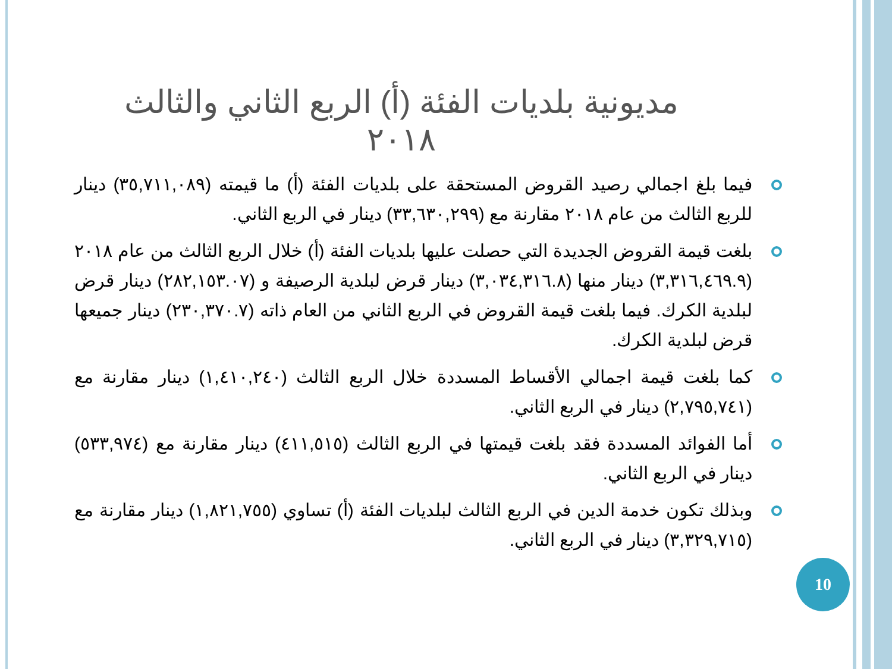مديونية بلديات الفئة (أ) الربع الثاني والثالث ٢٠١٨
فيما بلغ اجمالي رصيد القروض المستحقة على بلديات الفئة (أ) ما قيمته (٣٥,٧١١,٠٨٩) دينار للربع الثالث من عام ٢٠١٨ مقارنة مع (٣٣,٦٣٠,٢٩٩) دينار في الربع الثاني.
بلغت قيمة القروض الجديدة التي حصلت عليها بلديات الفئة (أ) خلال الربع الثالث من عام ٢٠١٨ (٣,٣١٦,٤٦٩.٩) دينار منها (٣,٠٣٤,٣١٦.٨) دينار قرض لبلدية الرصيفة و (٢٨٢,١٥٣.٠٧) دينار قرض لبلدية الكرك. فيما بلغت قيمة القروض في الربع الثاني من العام ذاته (٢٣٠,٣٧٠.٧) دينار جميعها قرض لبلدية الكرك.
كما بلغت قيمة اجمالي الأقساط المسددة خلال الربع الثالث (١,٤١٠,٢٤٠) دينار مقارنة مع (٢,٧٩٥,٧٤١) دينار في الربع الثاني.
أما الفوائد المسددة فقد بلغت قيمتها في الربع الثالث (٤١١,٥١٥) دينار مقارنة مع (٥٣٣,٩٧٤) دينار في الربع الثاني.
وبذلك تكون خدمة الدين في الربع الثالث لبلديات الفئة (أ) تساوي (١,٨٢١,٧٥٥) دينار مقارنة مع (٣,٣٢٩,٧١٥) دينار في الربع الثاني.
10